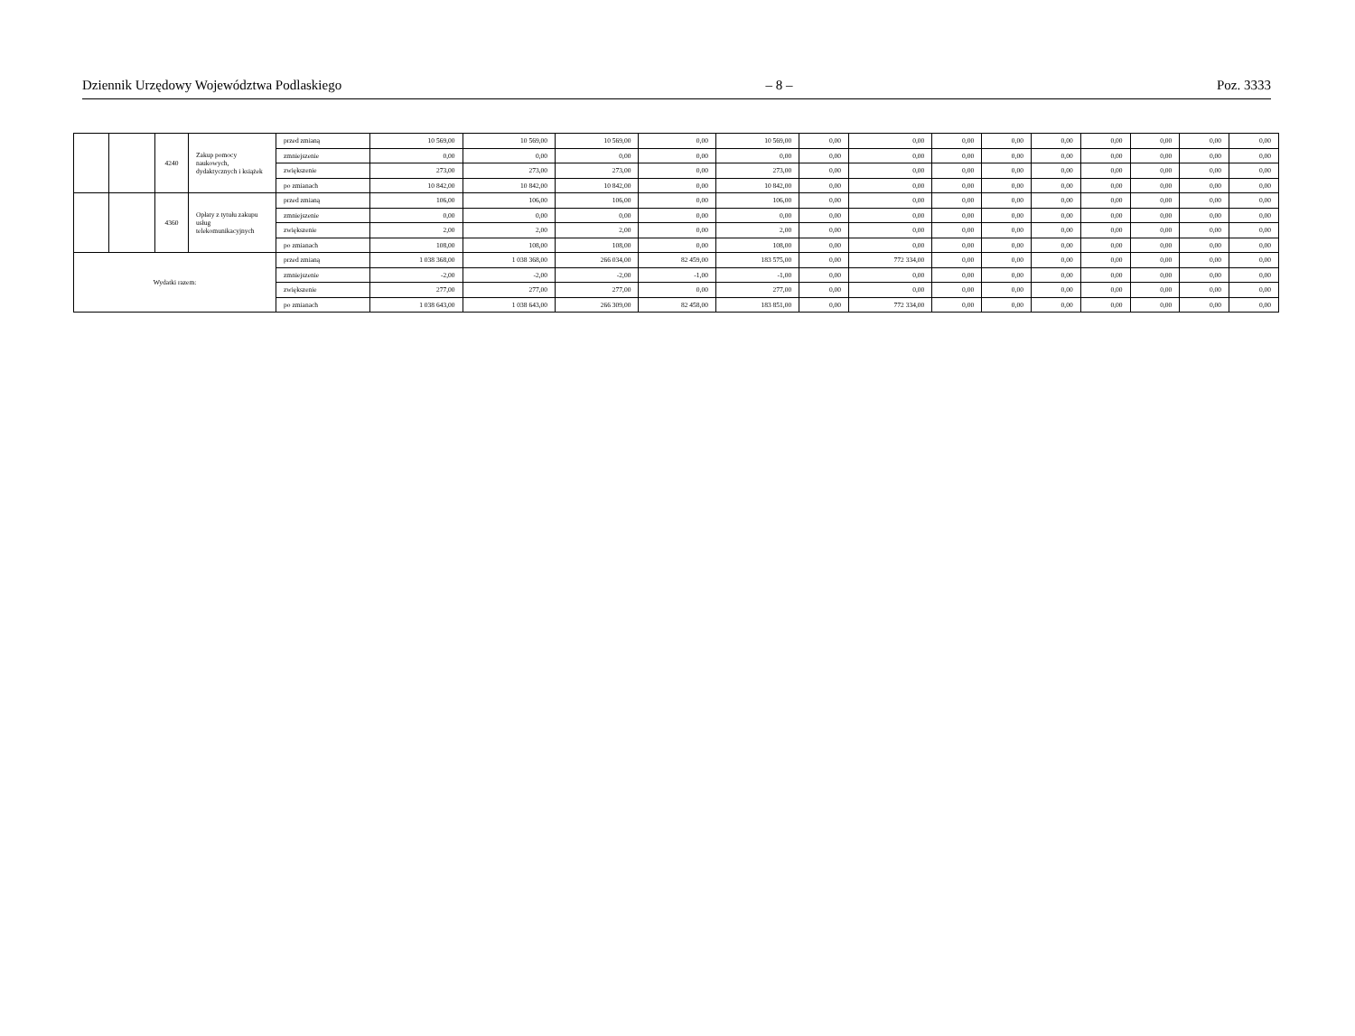Dziennik Urzędowy Województwa Podlaskiego – 8 – Poz. 3333
| | | 4240 | Zakup pomocy naukowych, dydaktycznych i książek | przed zmianą | 10 569,00 | 10 569,00 | 10 569,00 | 0,00 | 10 569,00 | 0,00 | 0,00 | 0,00 | 0,00 | 0,00 | 0,00 | 0,00 | 0,00 | 0,00 |
| | | | | zmniejszenie | 0,00 | 0,00 | 0,00 | 0,00 | 0,00 | 0,00 | 0,00 | 0,00 | 0,00 | 0,00 | 0,00 | 0,00 | 0,00 | 0,00 |
| | | | | zwiększenie | 273,00 | 273,00 | 273,00 | 0,00 | 273,00 | 0,00 | 0,00 | 0,00 | 0,00 | 0,00 | 0,00 | 0,00 | 0,00 | 0,00 |
| | | | | po zmianach | 10 842,00 | 10 842,00 | 10 842,00 | 0,00 | 10 842,00 | 0,00 | 0,00 | 0,00 | 0,00 | 0,00 | 0,00 | 0,00 | 0,00 | 0,00 |
| | | 4360 | Opłaty z tytułu zakupu usług telekomunikacyjnych | przed zmianą | 106,00 | 106,00 | 106,00 | 0,00 | 106,00 | 0,00 | 0,00 | 0,00 | 0,00 | 0,00 | 0,00 | 0,00 | 0,00 | 0,00 |
| | | | | zmniejszenie | 0,00 | 0,00 | 0,00 | 0,00 | 0,00 | 0,00 | 0,00 | 0,00 | 0,00 | 0,00 | 0,00 | 0,00 | 0,00 | 0,00 |
| | | | | zwiększenie | 2,00 | 2,00 | 2,00 | 0,00 | 2,00 | 0,00 | 0,00 | 0,00 | 0,00 | 0,00 | 0,00 | 0,00 | 0,00 | 0,00 |
| | | | | po zmianach | 108,00 | 108,00 | 108,00 | 0,00 | 108,00 | 0,00 | 0,00 | 0,00 | 0,00 | 0,00 | 0,00 | 0,00 | 0,00 | 0,00 |
| Wydatki razem: | | | | przed zmianą | 1 038 368,00 | 1 038 368,00 | 266 034,00 | 82 459,00 | 183 575,00 | 0,00 | 772 334,00 | 0,00 | 0,00 | 0,00 | 0,00 | 0,00 | 0,00 | 0,00 |
| | | | | zmniejszenie | -2,00 | -2,00 | -2,00 | -1,00 | -1,00 | 0,00 | 0,00 | 0,00 | 0,00 | 0,00 | 0,00 | 0,00 | 0,00 | 0,00 |
| | | | | zwiększenie | 277,00 | 277,00 | 277,00 | 0,00 | 277,00 | 0,00 | 0,00 | 0,00 | 0,00 | 0,00 | 0,00 | 0,00 | 0,00 | 0,00 |
| | | | | po zmianach | 1 038 643,00 | 1 038 643,00 | 266 309,00 | 82 458,00 | 183 851,00 | 0,00 | 772 334,00 | 0,00 | 0,00 | 0,00 | 0,00 | 0,00 | 0,00 | 0,00 |